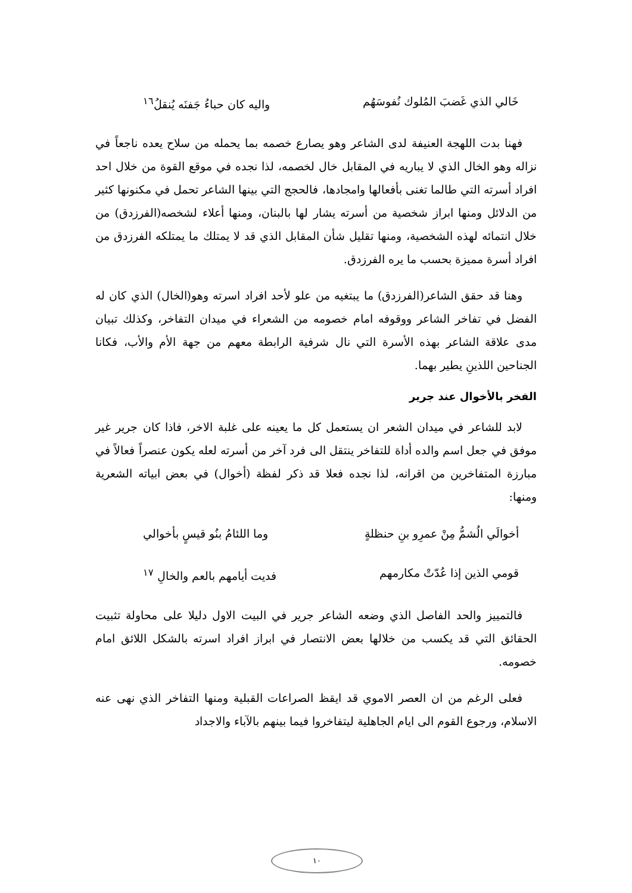خَالي الذي غَضبَ المُلوك نُفوسَهُم واليه كان حباءُ جَفنَه يُنقلُ<sup>١٦</sup>
فهنا بدت اللهجة العنيفة لدى الشاعر وهو يصارع خصمه بما يحمله من سلاح يعده ناجعاً في نزاله وهو الخال الذي لا يباريه في المقابل خال لخصمه، لذا نجده في موقع القوة من خلال احد افراد أسرته التي طالما تغنى بأفعالها وامجادها، فالحجج التي بينها الشاعر تحمل في مكنونها كثير من الدلائل ومنها ابراز شخصية من أسرته يشار لها بالبنان، ومنها أعلاء لشخصه(الفرزدق) من خلال انتمائه لهذه الشخصية، ومنها تقليل شأن المقابل الذي قد لا يمتلك ما يمتلكه الفرزدق من افراد أسرة مميزة بحسب ما يره الفرزدق.
وهنا قد حقق الشاعر(الفرزدق) ما يبتغيه من علو لأحد افراد اسرته وهو(الخال) الذي كان له الفضل في تفاخر الشاعر ووقوفه امام خصومه من الشعراء في ميدان التفاخر، وكذلك تبيان مدى علاقة الشاعر بهذه الأسرة التي نال شرفية الرابطة معهم من جهة الأم والأب، فكانا الجناحين اللذينِ يطير بهما.
الفخر بالأخوال عند جرير
لابد للشاعر في ميدان الشعر ان يستعمل كل ما يعينه على غلبة الاخر، فاذا كان جرير غير موفق في جعل اسم والده أداة للتفاخر ينتقل الى فرد آخر من أسرته لعله يكون عنصراً فعالاً في مبارزة المتفاخرين من اقرانه، لذا نجده فعلا قد ذكر لفظة (أخوال) في بعض ابياته الشعرية ومنها:
أخوالَي الُشمُّ مِنْ عمرِو بنِ حنظلةٍ وما اللئامُ بنُو قيسٍ بأخوالي
قومي الذين إذا عُدّتْ مكارمهم فديت أيامهم بالعم والخالِ <sup>١٧</sup>
فالتمييز والحد الفاصل الذي وضعه الشاعر جرير في البيت الاول دليلا على محاولة تثبيت الحقائق التي قد يكسب من خلالها بعض الانتصار في ابراز افراد اسرته بالشكل اللائق امام خصومه.
فعلى الرغم من ان العصر الاموي قد ايقظ الصراعات القبلية ومنها التفاخر الذي نهى عنه الاسلام، ورجوع القوم الى ايام الجاهلية ليتفاخروا فيما بينهم بالآباء والاجداد
١٠